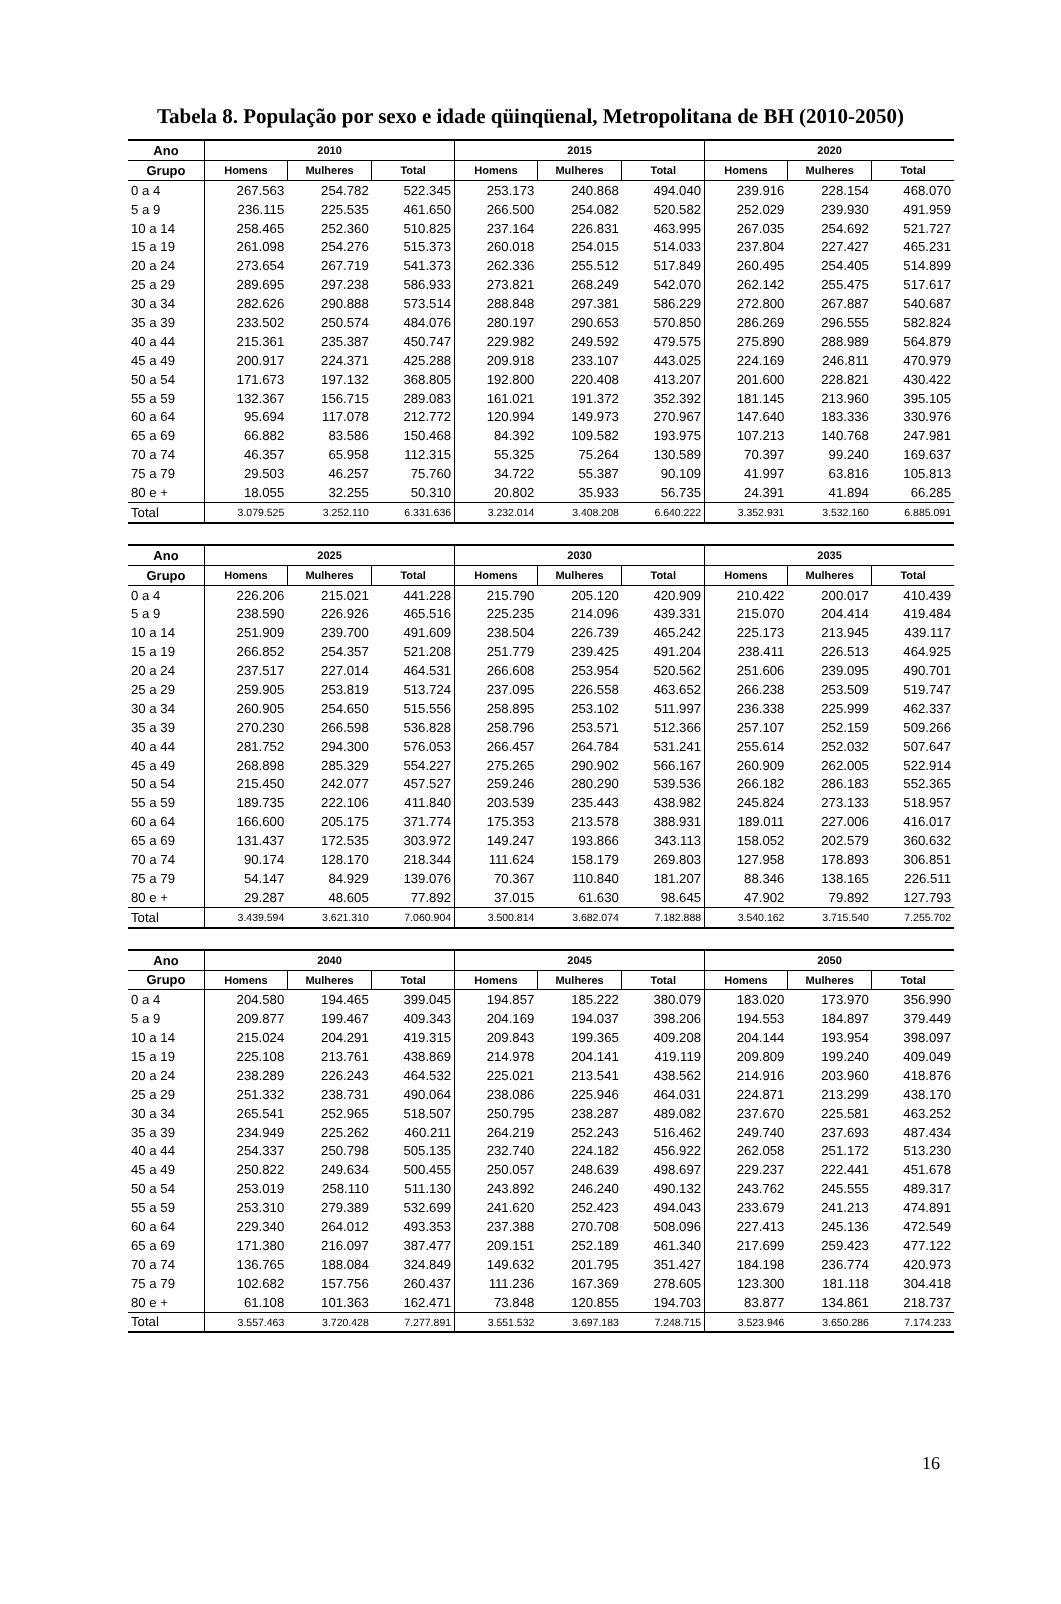Tabela 8. População por sexo e idade qüinqüenal, Metropolitana de BH (2010-2050)
| Ano | 2010 | | | 2015 | | | 2020 | | |
| --- | --- | --- | --- | --- | --- | --- | --- | --- | --- |
| Grupo | Homens | Mulheres | Total | Homens | Mulheres | Total | Homens | Mulheres | Total |
| 0 a 4 | 267.563 | 254.782 | 522.345 | 253.173 | 240.868 | 494.040 | 239.916 | 228.154 | 468.070 |
| 5 a 9 | 236.115 | 225.535 | 461.650 | 266.500 | 254.082 | 520.582 | 252.029 | 239.930 | 491.959 |
| 10 a 14 | 258.465 | 252.360 | 510.825 | 237.164 | 226.831 | 463.995 | 267.035 | 254.692 | 521.727 |
| 15 a 19 | 261.098 | 254.276 | 515.373 | 260.018 | 254.015 | 514.033 | 237.804 | 227.427 | 465.231 |
| 20 a 24 | 273.654 | 267.719 | 541.373 | 262.336 | 255.512 | 517.849 | 260.495 | 254.405 | 514.899 |
| 25 a 29 | 289.695 | 297.238 | 586.933 | 273.821 | 268.249 | 542.070 | 262.142 | 255.475 | 517.617 |
| 30 a 34 | 282.626 | 290.888 | 573.514 | 288.848 | 297.381 | 586.229 | 272.800 | 267.887 | 540.687 |
| 35 a 39 | 233.502 | 250.574 | 484.076 | 280.197 | 290.653 | 570.850 | 286.269 | 296.555 | 582.824 |
| 40 a 44 | 215.361 | 235.387 | 450.747 | 229.982 | 249.592 | 479.575 | 275.890 | 288.989 | 564.879 |
| 45 a 49 | 200.917 | 224.371 | 425.288 | 209.918 | 233.107 | 443.025 | 224.169 | 246.811 | 470.979 |
| 50 a 54 | 171.673 | 197.132 | 368.805 | 192.800 | 220.408 | 413.207 | 201.600 | 228.821 | 430.422 |
| 55 a 59 | 132.367 | 156.715 | 289.083 | 161.021 | 191.372 | 352.392 | 181.145 | 213.960 | 395.105 |
| 60 a 64 | 95.694 | 117.078 | 212.772 | 120.994 | 149.973 | 270.967 | 147.640 | 183.336 | 330.976 |
| 65 a 69 | 66.882 | 83.586 | 150.468 | 84.392 | 109.582 | 193.975 | 107.213 | 140.768 | 247.981 |
| 70 a 74 | 46.357 | 65.958 | 112.315 | 55.325 | 75.264 | 130.589 | 70.397 | 99.240 | 169.637 |
| 75 a 79 | 29.503 | 46.257 | 75.760 | 34.722 | 55.387 | 90.109 | 41.997 | 63.816 | 105.813 |
| 80 e + | 18.055 | 32.255 | 50.310 | 20.802 | 35.933 | 56.735 | 24.391 | 41.894 | 66.285 |
| Total | 3.079.525 | 3.252.110 | 6.331.636 | 3.232.014 | 3.408.208 | 6.640.222 | 3.352.931 | 3.532.160 | 6.885.091 |
| Ano | 2025 | | | 2030 | | | 2035 | | |
| --- | --- | --- | --- | --- | --- | --- | --- | --- | --- |
| Grupo | Homens | Mulheres | Total | Homens | Mulheres | Total | Homens | Mulheres | Total |
| 0 a 4 | 226.206 | 215.021 | 441.228 | 215.790 | 205.120 | 420.909 | 210.422 | 200.017 | 410.439 |
| 5 a 9 | 238.590 | 226.926 | 465.516 | 225.235 | 214.096 | 439.331 | 215.070 | 204.414 | 419.484 |
| 10 a 14 | 251.909 | 239.700 | 491.609 | 238.504 | 226.739 | 465.242 | 225.173 | 213.945 | 439.117 |
| 15 a 19 | 266.852 | 254.357 | 521.208 | 251.779 | 239.425 | 491.204 | 238.411 | 226.513 | 464.925 |
| 20 a 24 | 237.517 | 227.014 | 464.531 | 266.608 | 253.954 | 520.562 | 251.606 | 239.095 | 490.701 |
| 25 a 29 | 259.905 | 253.819 | 513.724 | 237.095 | 226.558 | 463.652 | 266.238 | 253.509 | 519.747 |
| 30 a 34 | 260.905 | 254.650 | 515.556 | 258.895 | 253.102 | 511.997 | 236.338 | 225.999 | 462.337 |
| 35 a 39 | 270.230 | 266.598 | 536.828 | 258.796 | 253.571 | 512.366 | 257.107 | 252.159 | 509.266 |
| 40 a 44 | 281.752 | 294.300 | 576.053 | 266.457 | 264.784 | 531.241 | 255.614 | 252.032 | 507.647 |
| 45 a 49 | 268.898 | 285.329 | 554.227 | 275.265 | 290.902 | 566.167 | 260.909 | 262.005 | 522.914 |
| 50 a 54 | 215.450 | 242.077 | 457.527 | 259.246 | 280.290 | 539.536 | 266.182 | 286.183 | 552.365 |
| 55 a 59 | 189.735 | 222.106 | 411.840 | 203.539 | 235.443 | 438.982 | 245.824 | 273.133 | 518.957 |
| 60 a 64 | 166.600 | 205.175 | 371.774 | 175.353 | 213.578 | 388.931 | 189.011 | 227.006 | 416.017 |
| 65 a 69 | 131.437 | 172.535 | 303.972 | 149.247 | 193.866 | 343.113 | 158.052 | 202.579 | 360.632 |
| 70 a 74 | 90.174 | 128.170 | 218.344 | 111.624 | 158.179 | 269.803 | 127.958 | 178.893 | 306.851 |
| 75 a 79 | 54.147 | 84.929 | 139.076 | 70.367 | 110.840 | 181.207 | 88.346 | 138.165 | 226.511 |
| 80 e + | 29.287 | 48.605 | 77.892 | 37.015 | 61.630 | 98.645 | 47.902 | 79.892 | 127.793 |
| Total | 3.439.594 | 3.621.310 | 7.060.904 | 3.500.814 | 3.682.074 | 7.182.888 | 3.540.162 | 3.715.540 | 7.255.702 |
| Ano | 2040 | | | 2045 | | | 2050 | | |
| --- | --- | --- | --- | --- | --- | --- | --- | --- | --- |
| Grupo | Homens | Mulheres | Total | Homens | Mulheres | Total | Homens | Mulheres | Total |
| 0 a 4 | 204.580 | 194.465 | 399.045 | 194.857 | 185.222 | 380.079 | 183.020 | 173.970 | 356.990 |
| 5 a 9 | 209.877 | 199.467 | 409.343 | 204.169 | 194.037 | 398.206 | 194.553 | 184.897 | 379.449 |
| 10 a 14 | 215.024 | 204.291 | 419.315 | 209.843 | 199.365 | 409.208 | 204.144 | 193.954 | 398.097 |
| 15 a 19 | 225.108 | 213.761 | 438.869 | 214.978 | 204.141 | 419.119 | 209.809 | 199.240 | 409.049 |
| 20 a 24 | 238.289 | 226.243 | 464.532 | 225.021 | 213.541 | 438.562 | 214.916 | 203.960 | 418.876 |
| 25 a 29 | 251.332 | 238.731 | 490.064 | 238.086 | 225.946 | 464.031 | 224.871 | 213.299 | 438.170 |
| 30 a 34 | 265.541 | 252.965 | 518.507 | 250.795 | 238.287 | 489.082 | 237.670 | 225.581 | 463.252 |
| 35 a 39 | 234.949 | 225.262 | 460.211 | 264.219 | 252.243 | 516.462 | 249.740 | 237.693 | 487.434 |
| 40 a 44 | 254.337 | 250.798 | 505.135 | 232.740 | 224.182 | 456.922 | 262.058 | 251.172 | 513.230 |
| 45 a 49 | 250.822 | 249.634 | 500.455 | 250.057 | 248.639 | 498.697 | 229.237 | 222.441 | 451.678 |
| 50 a 54 | 253.019 | 258.110 | 511.130 | 243.892 | 246.240 | 490.132 | 243.762 | 245.555 | 489.317 |
| 55 a 59 | 253.310 | 279.389 | 532.699 | 241.620 | 252.423 | 494.043 | 233.679 | 241.213 | 474.891 |
| 60 a 64 | 229.340 | 264.012 | 493.353 | 237.388 | 270.708 | 508.096 | 227.413 | 245.136 | 472.549 |
| 65 a 69 | 171.380 | 216.097 | 387.477 | 209.151 | 252.189 | 461.340 | 217.699 | 259.423 | 477.122 |
| 70 a 74 | 136.765 | 188.084 | 324.849 | 149.632 | 201.795 | 351.427 | 184.198 | 236.774 | 420.973 |
| 75 a 79 | 102.682 | 157.756 | 260.437 | 111.236 | 167.369 | 278.605 | 123.300 | 181.118 | 304.418 |
| 80 e + | 61.108 | 101.363 | 162.471 | 73.848 | 120.855 | 194.703 | 83.877 | 134.861 | 218.737 |
| Total | 3.557.463 | 3.720.428 | 7.277.891 | 3.551.532 | 3.697.183 | 7.248.715 | 3.523.946 | 3.650.286 | 7.174.233 |
16